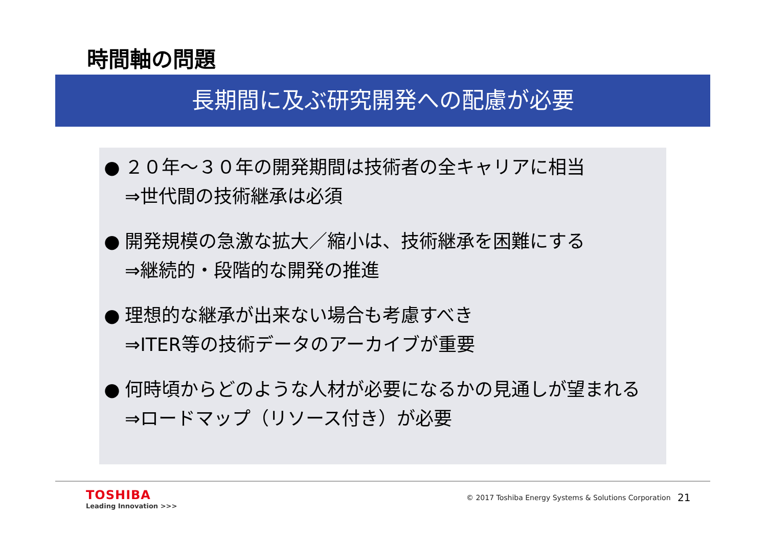時間軸の問題
長期間に及ぶ研究開発への配慮が必要
● ２０年～３０年の開発期間は技術者の全キャリアに相当
⇒世代間の技術継承は必須
● 開発規模の急激な拡大／縮小は、技術継承を困難にする
⇒継続的・段階的な開発の推進
● 理想的な継承が出来ない場合も考慮すべき
⇒ITER等の技術データのアーカイブが重要
● 何時頃からどのような人材が必要になるかの見通しが望まれる
⇒ロードマップ（リソース付き）が必要
TOSHIBA
Leading Innovation >>>
© 2017 Toshiba Energy Systems & Solutions Corporation
21